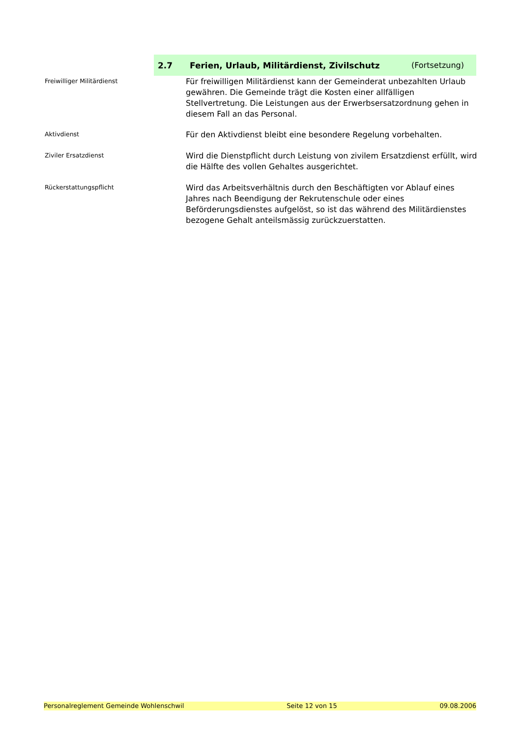2.7 Ferien, Urlaub, Militärdienst, Zivilschutz (Fortsetzung)
Freiwilliger Militärdienst
Für freiwilligen Militärdienst kann der Gemeinderat unbezahlten Urlaub gewähren. Die Gemeinde trägt die Kosten einer allfälligen Stellvertretung. Die Leistungen aus der Erwerbsersatzordnung gehen in diesem Fall an das Personal.
Aktivdienst
Für den Aktivdienst bleibt eine besondere Regelung vorbehalten.
Ziviler Ersatzdienst
Wird die Dienstpflicht durch Leistung von zivilem Ersatzdienst erfüllt, wird die Hälfte des vollen Gehaltes ausgerichtet.
Rückerstattungspflicht
Wird das Arbeitsverhältnis durch den Beschäftigten vor Ablauf eines Jahres nach Beendigung der Rekrutenschule oder eines Beförderungsdienstes aufgelöst, so ist das während des Militärdienstes bezogene Gehalt anteilsmässig zurückzuerstatten.
Personalreglement Gemeinde Wohlenschwil Seite 12 von 15 09.08.2006